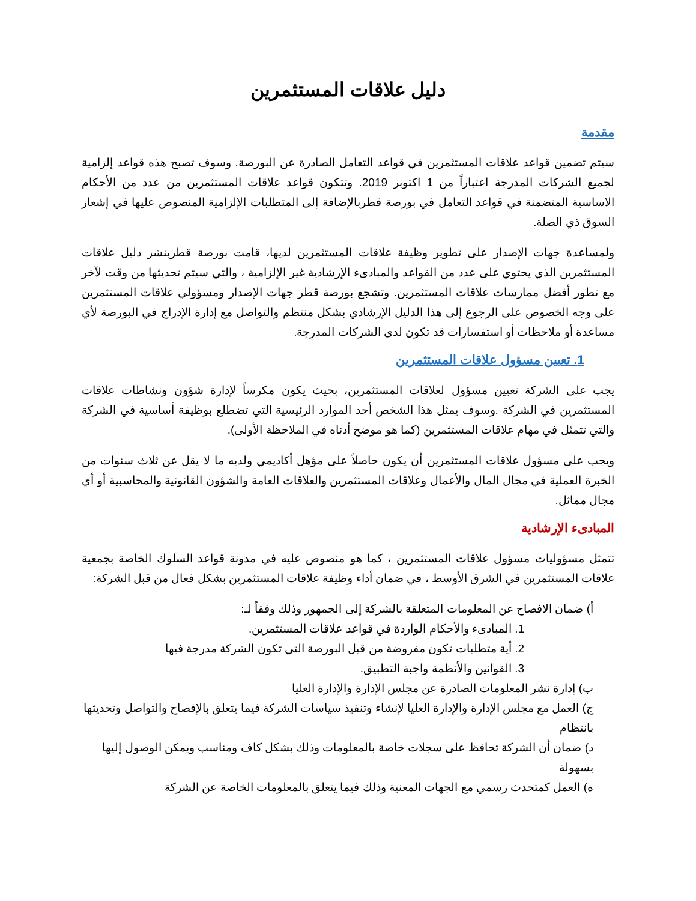دليل علاقات المستثمرين
مقدمة
سيتم تضمين قواعد علاقات المستثمرين في قواعد التعامل الصادرة عن البورصة. وسوف تصبح هذه قواعد إلزامية لجميع الشركات المدرجة اعتباراً من 1 اكتوبر 2019. وتتكون قواعد علاقات المستثمرين من عدد من الأحكام الاساسية المتضمنة في قواعد التعامل في بورصة قطربالإضافة إلى المتطلبات الإلزامية المنصوص عليها في إشعار السوق ذي الصلة.
ولمساعدة جهات الإصدار على تطوير وظيفة علاقات المستثمرين لديها، قامت بورصة قطربنشر دليل علاقات المستثمرين الذي يحتوي على عدد من القواعد والمبادىء الإرشادية غير الإلزامية ، والتي سيتم تحديثها من وقت لآخر مع تطور أفضل ممارسات علاقات المستثمرين. وتشجع بورصة قطر جهات الإصدار ومسؤولي علاقات المستثمرين على وجه الخصوص على الرجوع إلى هذا الدليل الإرشادي بشكل منتظم والتواصل مع إدارة الإدراج في البورصة لأي مساعدة أو ملاحظات أو استفسارات قد تكون لدى الشركات المدرجة.
1. تعيين مسؤول علاقات المستثمرين
يجب على الشركة تعيين مسؤول لعلاقات المستثمرين، بحيث يكون مكرساً لإدارة شؤون ونشاطات علاقات المستثمرين في الشركة .وسوف يمثل هذا الشخص أحد الموارد الرئيسية التي تضطلع بوظيفة أساسية في الشركة والتي تتمثل في مهام علاقات المستثمرين (كما هو موضح أدناه في الملاحظة الأولى).
ويجب على مسؤول علاقات المستثمرين أن يكون حاصلاً على مؤهل أكاديمي ولديه ما لا يقل عن ثلاث سنوات من الخبرة العملية في مجال المال والأعمال وعلاقات المستثمرين والعلاقات العامة والشؤون القانونية والمحاسبية أو أي مجال مماثل.
المبادىء الإرشادية
تتمثل مسؤوليات مسؤول علاقات المستثمرين ، كما هو منصوص عليه في مدونة قواعد السلوك الخاصة بجمعية علاقات المستثمرين في الشرق الأوسط ، في ضمان أداء وظيفة علاقات المستثمرين بشكل فعال من قبل الشركة:
أ) ضمان الافصاح عن المعلومات المتعلقة بالشركة إلى الجمهور وذلك وفقاً لـ:
1. المبادىء والأحكام الواردة في قواعد علاقات المستثمرين.
2. أية متطلبات تكون مفروضة من قبل البورصة التي تكون الشركة مدرجة فيها
3. القوانين والأنظمة واجبة التطبيق.
ب) إدارة نشر المعلومات الصادرة عن مجلس الإدارة والإدارة العليا
ج) العمل مع مجلس الإدارة والإدارة العليا لإنشاء وتنفيذ سياسات الشركة فيما يتعلق بالإفصاح والتواصل وتحديثها بانتظام
د) ضمان أن الشركة تحافظ على سجلات خاصة بالمعلومات وذلك بشكل كاف ومناسب ويمكن الوصول إليها بسهولة
ه) العمل كمتحدث رسمي مع الجهات المعنية وذلك فيما يتعلق بالمعلومات الخاصة عن الشركة